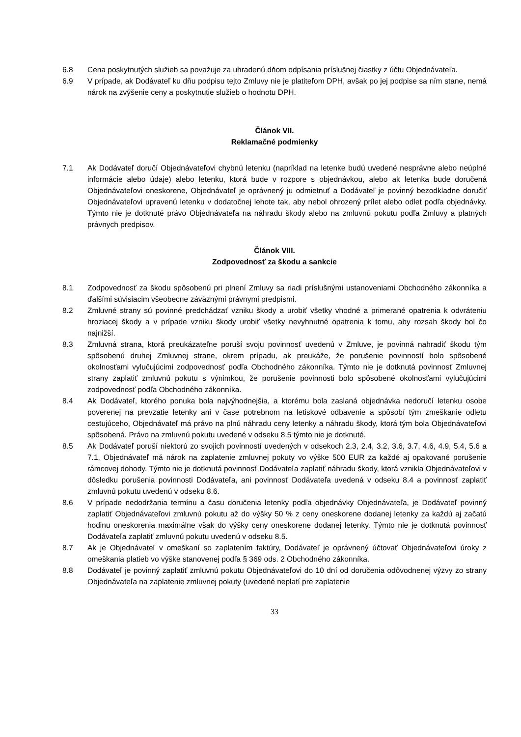6.8 Cena poskytnutých služieb sa považuje za uhradenú dňom odpísania príslušnej čiastky z účtu Objednávateľa.
6.9 V prípade, ak Dodávateľ ku dňu podpisu tejto Zmluvy nie je platiteľom DPH, avšak po jej podpise sa ním stane, nemá nárok na zvýšenie ceny a poskytnutie služieb o hodnotu DPH.
Článok VII.
Reklamačné podmienky
7.1 Ak Dodávateľ doručí Objednávateľovi chybnú letenku (napríklad na letenke budú uvedené nesprávne alebo neúplné informácie alebo údaje) alebo letenku, ktorá bude v rozpore s objednávkou, alebo ak letenka bude doručená Objednávateľovi oneskorene, Objednávateľ je oprávnený ju odmietnuť a Dodávateľ je povinný bezodkladne doručiť Objednávateľovi upravenú letenku v dodatočnej lehote tak, aby nebol ohrozený prílet alebo odlet podľa objednávky. Týmto nie je dotknuté právo Objednávateľa na náhradu škody alebo na zmluvnú pokutu podľa Zmluvy a platných právnych predpisov.
Článok VIII.
Zodpovednosť za škodu a sankcie
8.1 Zodpovednosť za škodu spôsobenú pri plnení Zmluvy sa riadi príslušnými ustanoveniami Obchodného zákonníka a ďalšími súvisiacim všeobecne záväznými právnymi predpismi.
8.2 Zmluvné strany sú povinné predchádzať vzniku škody a urobiť všetky vhodné a primerané opatrenia k odvráteniu hroziacej škody a v prípade vzniku škody urobiť všetky nevyhnutné opatrenia k tomu, aby rozsah škody bol čo najnižší.
8.3 Zmluvná strana, ktorá preukázateľne poruší svoju povinnosť uvedenú v Zmluve, je povinná nahradiť škodu tým spôsobenú druhej Zmluvnej strane, okrem prípadu, ak preukáže, že porušenie povinností bolo spôsobené okolnosťami vylučujúcimi zodpovednosť podľa Obchodného zákonníka. Týmto nie je dotknutá povinnosť Zmluvnej strany zaplatiť zmluvnú pokutu s výnimkou, že porušenie povinnosti bolo spôsobené okolnosťami vylučujúcimi zodpovednosť podľa Obchodného zákonníka.
8.4 Ak Dodávateľ, ktorého ponuka bola najvýhodnejšia, a ktorému bola zaslaná objednávka nedoručí letenku osobe poverenej na prevzatie letenky ani v čase potrebnom na letiskové odbavenie a spôsobí tým zmeškanie odletu cestujúceho, Objednávateľ má právo na plnú náhradu ceny letenky a náhradu škody, ktorá tým bola Objednávateľovi spôsobená. Právo na zmluvnú pokutu uvedené v odseku 8.5 týmto nie je dotknuté.
8.5 Ak Dodávateľ poruší niektorú zo svojich povinností uvedených v odsekoch 2.3, 2.4, 3.2, 3.6, 3.7, 4.6, 4.9, 5.4, 5.6 a 7.1, Objednávateľ má nárok na zaplatenie zmluvnej pokuty vo výške 500 EUR za každé aj opakované porušenie rámcovej dohody. Týmto nie je dotknutá povinnosť Dodávateľa zaplatiť náhradu škody, ktorá vznikla Objednávateľovi v dôsledku porušenia povinnosti Dodávateľa, ani povinnosť Dodávateľa uvedená v odseku 8.4 a povinnosť zaplatiť zmluvnú pokutu uvedenú v odseku 8.6.
8.6 V prípade nedodržania termínu a času doručenia letenky podľa objednávky Objednávateľa, je Dodávateľ povinný zaplatiť Objednávateľovi zmluvnú pokutu až do výšky 50 % z ceny oneskorene dodanej letenky za každú aj začatú hodinu oneskorenia maximálne však do výšky ceny oneskorene dodanej letenky. Týmto nie je dotknutá povinnosť Dodávateľa zaplatiť zmluvnú pokutu uvedenú v odseku 8.5.
8.7 Ak je Objednávateľ v omeškaní so zaplatením faktúry, Dodávateľ je oprávnený účtovať Objednávateľovi úroky z omeškania platieb vo výške stanovenej podľa § 369 ods. 2 Obchodného zákonníka.
8.8 Dodávateľ je povinný zaplatiť zmluvnú pokutu Objednávateľovi do 10 dní od doručenia odôvodnenej výzvy zo strany Objednávateľa na zaplatenie zmluvnej pokuty (uvedené neplatí pre zaplatenie
33